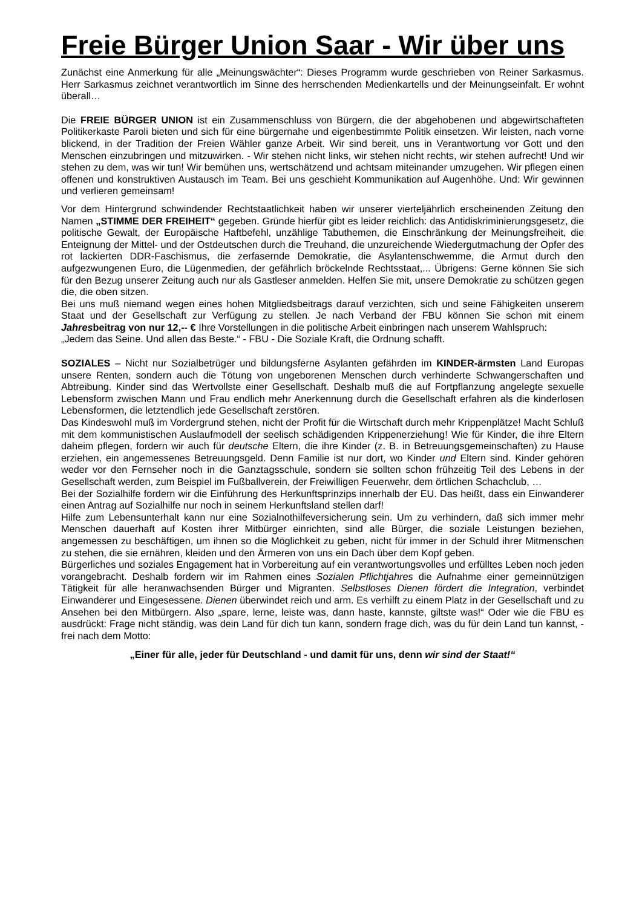Freie Bürger Union Saar - Wir über uns
Zunächst eine Anmerkung für alle „Meinungswächter“: Dieses Programm wurde geschrieben von Reiner Sarkasmus. Herr Sarkasmus zeichnet verantwortlich im Sinne des herrschenden Medienkartells und der Meinungseinfalt. Er wohnt überall…
Die FREIE BÜRGER UNION ist ein Zusammenschluss von Bürgern, die der abgehobenen und abgewirtschafteten Politikerkaste Paroli bieten und sich für eine bürgernahe und eigenbestimmte Politik einsetzen. Wir leisten, nach vorne blickend, in der Tradition der Freien Wähler ganze Arbeit. Wir sind bereit, uns in Verantwortung vor Gott und den Menschen einzubringen und mitzuwirken. - Wir stehen nicht links, wir stehen nicht rechts, wir stehen aufrecht! Und wir stehen zu dem, was wir tun! Wir bemühen uns, wertschätzend und achtsam miteinander umzugehen. Wir pflegen einen offenen und konstruktiven Austausch im Team. Bei uns geschieht Kommunikation auf Augenhöhe. Und: Wir gewinnen und verlieren gemeinsam!
Vor dem Hintergrund schwindender Rechtstaatlichkeit haben wir unserer vierteljährlich erscheinenden Zeitung den Namen „STIMME DER FREIHEIT“ gegeben. Gründe hierfür gibt es leider reichlich: das Antidiskriminierungsgesetz, die politische Gewalt, der Europäische Haftbefehl, unzählige Tabuthemen, die Einschränkung der Meinungsfreiheit, die Enteignung der Mittel- und der Ostdeutschen durch die Treuhand, die unzureichende Wiedergutmachung der Opfer des rot lackierten DDR-Faschismus, die zerfasernde Demokratie, die Asylantenschwemme, die Armut durch den aufgezwungenen Euro, die Lügenmedien, der gefährlich bröckelnde Rechtsstaat,... Übrigens: Gerne können Sie sich für den Bezug unserer Zeitung auch nur als Gastleser anmelden. Helfen Sie mit, unsere Demokratie zu schützen gegen die, die oben sitzen.
Bei uns muß niemand wegen eines hohen Mitgliedsbeitrags darauf verzichten, sich und seine Fähigkeiten unserem Staat und der Gesellschaft zur Verfügung zu stellen. Je nach Verband der FBU können Sie schon mit einem Jahresbeitrag von nur 12,-- € Ihre Vorstellungen in die politische Arbeit einbringen nach unserem Wahlspruch:
„Jedem das Seine. Und allen das Beste.“ - FBU - Die Soziale Kraft, die Ordnung schafft.
SOZIALES – Nicht nur Sozialbetrüger und bildungsferne Asylanten gefährden im KINDER-ärmsten Land Europas unsere Renten, sondern auch die Tötung von ungeborenen Menschen durch verhinderte Schwangerschaften und Abtreibung. Kinder sind das Wertvollste einer Gesellschaft. Deshalb muß die auf Fortpflanzung angelegte sexuelle Lebensform zwischen Mann und Frau endlich mehr Anerkennung durch die Gesellschaft erfahren als die kinderlosen Lebensformen, die letztendlich jede Gesellschaft zerstören.
Das Kindeswohl muß im Vordergrund stehen, nicht der Profit für die Wirtschaft durch mehr Krippenplätze! Macht Schluß mit dem kommunistischen Auslaufmodell der seelisch schädigenden Krippenerziehung! Wie für Kinder, die ihre Eltern daheim pflegen, fordern wir auch für deutsche Eltern, die ihre Kinder (z. B. in Betreuungsgemeinschaften) zu Hause erziehen, ein angemessenes Betreuungsgeld. Denn Familie ist nur dort, wo Kinder und Eltern sind. Kinder gehören weder vor den Fernseher noch in die Ganztagsschule, sondern sie sollten schon frühzeitig Teil des Lebens in der Gesellschaft werden, zum Beispiel im Fußballverein, der Freiwilligen Feuerwehr, dem örtlichen Schachclub, …
Bei der Sozialhilfe fordern wir die Einführung des Herkunftsprinzips innerhalb der EU. Das heißt, dass ein Einwanderer einen Antrag auf Sozialhilfe nur noch in seinem Herkunftsland stellen darf!
Hilfe zum Lebensunterhalt kann nur eine Sozialnothilfeversicherung sein. Um zu verhindern, daß sich immer mehr Menschen dauerhaft auf Kosten ihrer Mitbürger einrichten, sind alle Bürger, die soziale Leistungen beziehen, angemessen zu beschäftigen, um ihnen so die Möglichkeit zu geben, nicht für immer in der Schuld ihrer Mitmenschen zu stehen, die sie ernähren, kleiden und den Ärmeren von uns ein Dach über dem Kopf geben.
Bürgerliches und soziales Engagement hat in Vorbereitung auf ein verantwortungsvolles und erfülltes Leben noch jeden vorangebracht. Deshalb fordern wir im Rahmen eines Sozialen Pflichtjahres die Aufnahme einer gemeinnützigen Tätigkeit für alle heranwachsenden Bürger und Migranten. Selbstloses Dienen fördert die Integration, verbindet Einwanderer und Eingesessene. Dienen überwindet reich und arm. Es verhilft zu einem Platz in der Gesellschaft und zu Ansehen bei den Mitbürgern. Also „spare, lerne, leiste was, dann haste, kannste, giltste was!“ Oder wie die FBU es ausdrückt: Frage nicht ständig, was dein Land für dich tun kann, sondern frage dich, was du für dein Land tun kannst, - frei nach dem Motto:
„Einer für alle, jeder für Deutschland - und damit für uns, denn wir sind der Staat!“